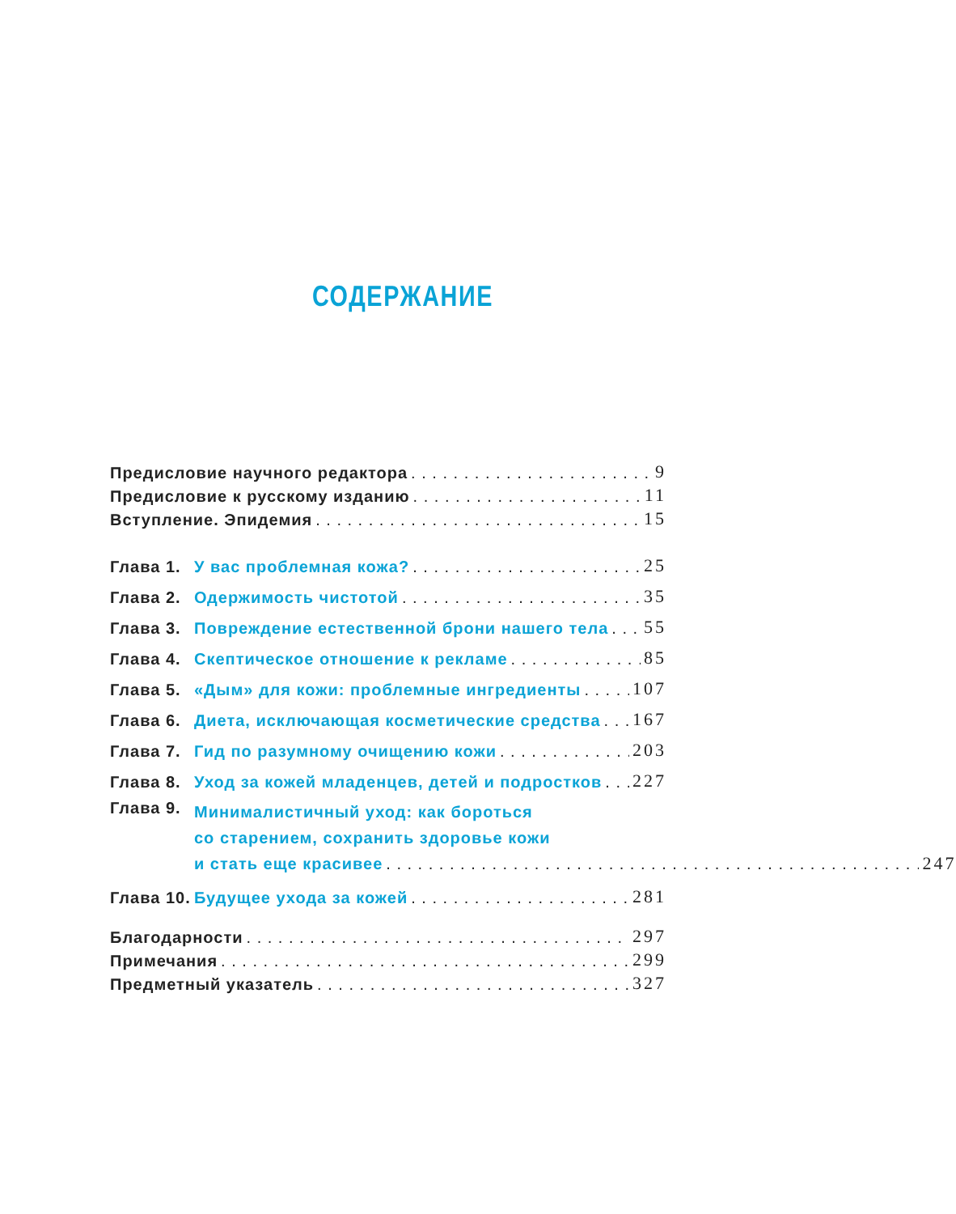СОДЕРЖАНИЕ
Предисловие научного редактора 9
Предисловие к русскому изданию 11
Вступление. Эпидемия 15
Глава 1. У вас проблемная кожа? 25
Глава 2. Одержимость чистотой 35
Глава 3. Повреждение естественной брони нашего тела 55
Глава 4. Скептическое отношение к рекламе 85
Глава 5. «Дым» для кожи: проблемные ингредиенты 107
Глава 6. Диета, исключающая косметические средства 167
Глава 7. Гид по разумному очищению кожи 203
Глава 8. Уход за кожей младенцев, детей и подростков 227
Глава 9.
Минималистичный уход: как бороться
со старением, сохранить здоровье кожи
и стать еще красивее 247
Глава 10. Будущее ухода за кожей 281
Благодарности 297
Примечания 299
Предметный указатель 327